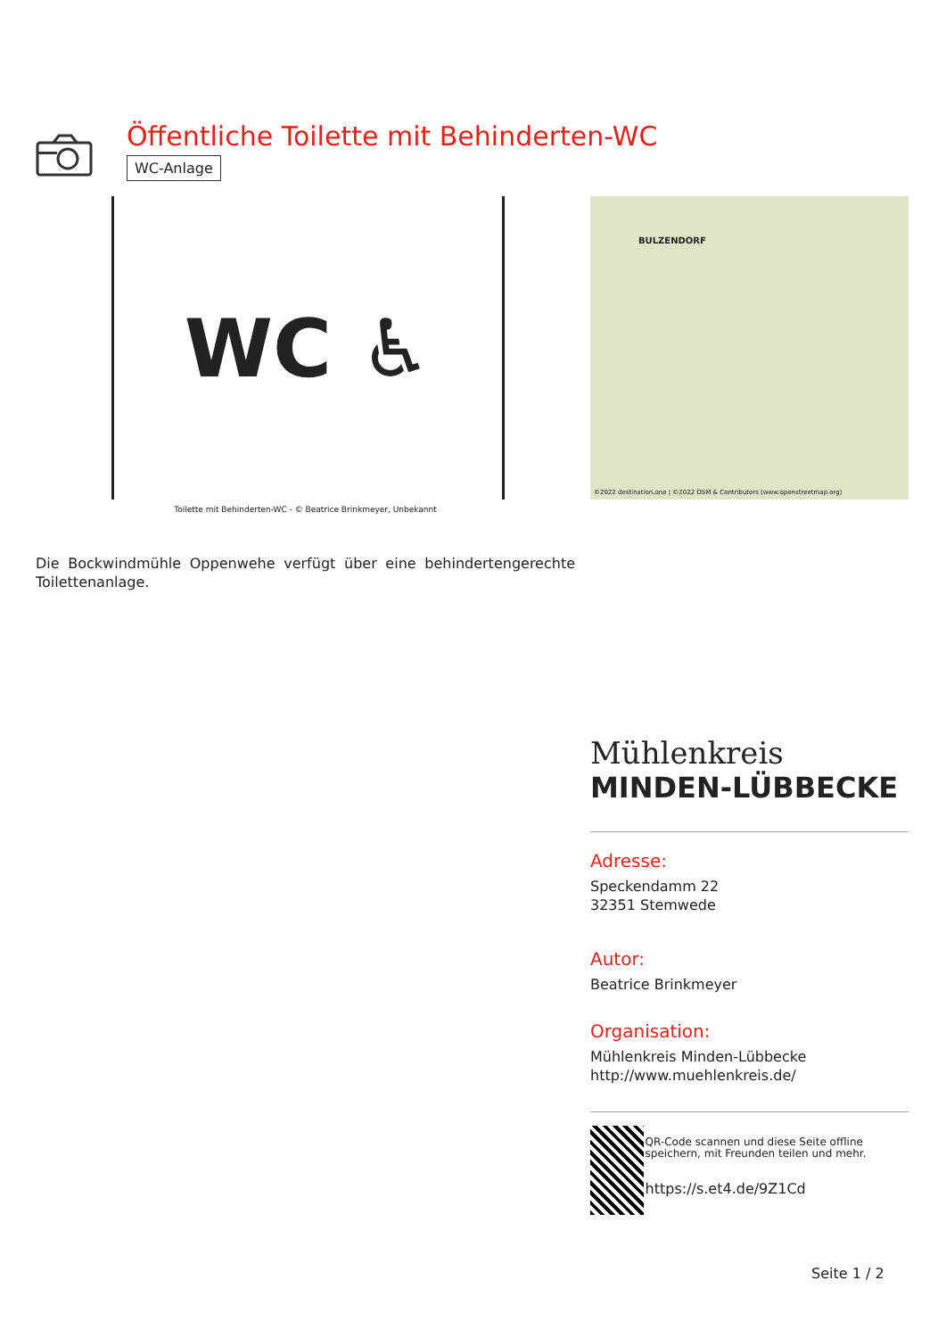Öffentliche Toilette mit Behinderten-WC
WC-Anlage
WC ♿
Toilette mit Behinderten-WC - © Beatrice Brinkmeyer, Unbekannt
Die Bockwindmühle Oppenwehe verfügt über eine behindertengerechte Toilettenanlage.
BULZENDORF
©2022 destination.one | ©2022 OSM & Contributors (www.openstreetmap.org)
Mühlenkreis
MINDEN-LÜBBECKE
Adresse:
Speckendamm 22
32351 Stemwede
Autor:
Beatrice Brinkmeyer
Organisation:
Mühlenkreis Minden-Lübbecke
http://www.muehlenkreis.de/
QR-Code scannen und diese Seite offline speichern, mit Freunden teilen und mehr.
https://s.et4.de/9Z1Cd
Seite 1 / 2